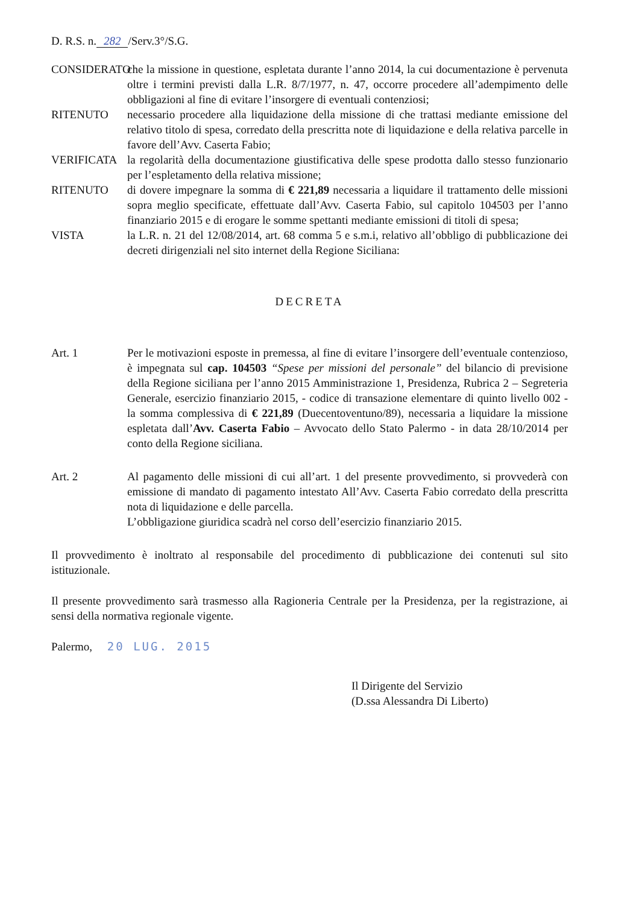D. R.S. n. 282 /Serv.3°/S.G.
CONSIDERATO che la missione in questione, espletata durante l’anno 2014, la cui documentazione è pervenuta oltre i termini previsti dalla L.R. 8/7/1977, n. 47, occorre procedere all’adempimento delle obbligazioni al fine di evitare l’insorgere di eventuali contenziosi;
RITENUTO necessario procedere alla liquidazione della missione di che trattasi mediante emissione del relativo titolo di spesa, corredato della prescritta note di liquidazione e della relativa parcelle in favore dell’Avv. Caserta Fabio;
VERIFICATA la regolarità della documentazione giustificativa delle spese prodotta dallo stesso funzionario per l’espletamento della relativa missione;
RITENUTO di dovere impegnare la somma di € 221,89 necessaria a liquidare il trattamento delle missioni sopra meglio specificate, effettuate dall’Avv. Caserta Fabio, sul capitolo 104503 per l’anno finanziario 2015 e di erogare le somme spettanti mediante emissioni di titoli di spesa;
VISTA la L.R. n. 21 del 12/08/2014, art. 68 comma 5 e s.m.i, relativo all’obbligo di pubblicazione dei decreti dirigenziali nel sito internet della Regione Siciliana:
DECRETA
Art. 1 Per le motivazioni esposte in premessa, al fine di evitare l’insorgere dell’eventuale contenzioso, è impegnata sul cap. 104503 “Spese per missioni del personale” del bilancio di previsione della Regione siciliana per l’anno 2015 Amministrazione 1, Presidenza, Rubrica 2 – Segreteria Generale, esercizio finanziario 2015, - codice di transazione elementare di quinto livello 002 - la somma complessiva di € 221,89 (Duecentoventuno/89), necessaria a liquidare la missione espletata dall’Avv. Caserta Fabio – Avvocato dello Stato Palermo - in data 28/10/2014 per conto della Regione siciliana.
Art. 2 Al pagamento delle missioni di cui all’art. 1 del presente provvedimento, si provvederà con emissione di mandato di pagamento intestato All’Avv. Caserta Fabio corredato della prescritta nota di liquidazione e delle parcella.
L’obbligazione giuridica scadrà nel corso dell’esercizio finanziario 2015.
Il provvedimento è inoltrato al responsabile del procedimento di pubblicazione dei contenuti sul sito istituzionale.
Il presente provvedimento sarà trasmesso alla Ragioneria Centrale per la Presidenza, per la registrazione, ai sensi della normativa regionale vigente.
Palermo, 20 LUG. 2015
Il Dirigente del Servizio
(D.ssa Alessandra Di Liberto)